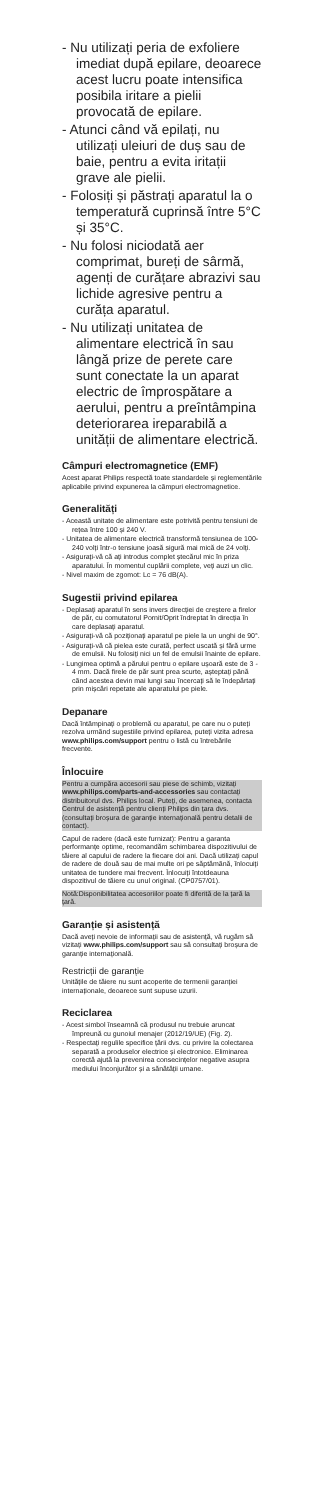- Nu utilizați peria de exfoliere imediat după epilare, deoarece acest lucru poate intensifica posibila iritare a pielii provocată de epilare.
- Atunci când vă epilați, nu utilizați uleiuri de duș sau de baie, pentru a evita iritații grave ale pielii.
- Folosiți și păstrați aparatul la o temperatură cuprinsă între 5°C și 35°C.
- Nu folosi niciodată aer comprimat, bureți de sârmă, agenți de curățare abrazivi sau lichide agresive pentru a curăța aparatul.
- Nu utilizați unitatea de alimentare electrică în sau lângă prize de perete care sunt conectate la un aparat electric de împrospătare a aerului, pentru a preîntâmpina deteriorarea ireparabilă a unității de alimentare electrică.
Câmpuri electromagnetice (EMF)
Acest aparat Philips respectă toate standardele și reglementările aplicabile privind expunerea la câmpuri electromagnetice.
Generalități
- Această unitate de alimentare este potrivită pentru tensiuni de rețea între 100 și 240 V.
- Unitatea de alimentare electrică transformă tensiunea de 100-240 volți într-o tensiune joasă sigură mai mică de 24 volți.
- Asigurați-vă că ați introdus complet ștecărul mic în priza aparatului. În momentul cuplării complete, veți auzi un clic.
- Nivel maxim de zgomot: Lc = 76 dB(A).
Sugestii privind epilarea
- Deplasați aparatul în sens invers direcției de creștere a firelor de păr, cu comutatorul Pornit/Oprit îndreptat în direcția în care deplasați aparatul.
- Asigurați-vă că poziționați aparatul pe piele la un unghi de 90°.
- Asigurați-vă că pielea este curată, perfect uscată și fără urme de emulsii. Nu folosiți nici un fel de emulsii înainte de epilare.
- Lungimea optimă a părului pentru o epilare ușoară este de 3 - 4 mm. Dacă firele de păr sunt prea scurte, așteptați până când acestea devin mai lungi sau încercați să le îndepărtați prin mișcări repetate ale aparatului pe piele.
Depanare
Dacă întâmpinați o problemă cu aparatul, pe care nu o puteți rezolva urmând sugestiile privind epilarea, puteți vizita adresa www.philips.com/support pentru o listă cu întrebările frecvente.
Înlocuire
Pentru a cumpăra accesorii sau piese de schimb, vizitați www.philips.com/parts-and-accessories sau contactați distribuitorul dvs. Philips local. Puteți, de asemenea, contacta Centrul de asistență pentru clienți Philips din țara dvs. (consultați broșura de garanție internațională pentru detalii de contact).
Capul de radere (dacă este furnizat): Pentru a garanta performanțe optime, recomandăm schimbarea dispozitivului de tăiere al capului de radere la fiecare doi ani. Dacă utilizați capul de radere de două sau de mai multe ori pe săptămână, înlocuiți unitatea de tundere mai frecvent. Înlocuiți întotdeauna dispozitivul de tăiere cu unul original. (CP0757/01).
Notă:Disponibilitatea accesoriilor poate fi diferită de la țară la țară.
Garanție și asistență
Dacă aveți nevoie de informații sau de asistență, vă rugăm să vizitați www.philips.com/support sau să consultați broșura de garanție internațională.
Restricții de garanție
Unitățile de tăiere nu sunt acoperite de termenii garanției internaționale, deoarece sunt supuse uzurii.
Reciclarea
- Acest simbol înseamnă că produsul nu trebuie aruncat împreună cu gunoiul menajer (2012/19/UE) (Fig. 2).
- Respectați regulile specifice țării dvs. cu privire la colectarea separată a produselor electrice și electronice. Eliminarea corectă ajută la prevenirea consecințelor negative asupra mediului înconjurător și a sănătății umane.